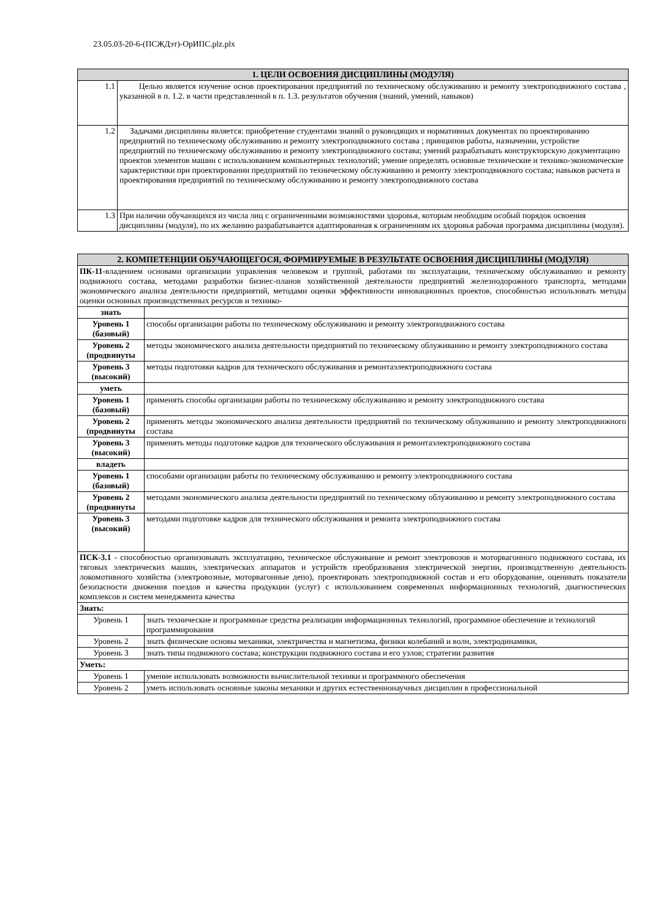23.05.03-20-6-(ПСЖДэт)-ОрИПС.plz.plx
| 1. ЦЕЛИ ОСВОЕНИЯ ДИСЦИПЛИНЫ (МОДУЛЯ) | |
| --- | --- |
| 1.1 | Целью является изучение основ проектирования предприятий по техническому обслуживанию и ремонту электроподвижного состава , указанной в п. 1.2. в части представленной в п. 1.3. результатов обучения (знаний, умений, навыков) |
| 1.2 | Задачами дисциплины является: приобретение студентами знаний о руководящих и нормативных документах по проектированию предприятий по техническому обслуживанию и ремонту электроподвижного состава ; принципов работы, назначении, устройстве предприятий по техническому обслуживанию и ремонту электроподвижного состава; умений разрабатывать конструкторскую документацию проектов элементов машин с использованием компьютерных технологий; умение определять основные технические и технико-экономические характеристики при проектировании предприятий по техническому обслуживанию и ремонту электроподвижного состава; навыков расчета и проектирования предприятий по техническому обслуживанию и ремонту электроподвижного состава |
| 1.3 | При наличии обучающихся из числа лиц с ограниченными возможностями здоровья, которым необходим особый порядок освоения дисциплины (модуля), по их желанию разрабатывается адаптированная к ограничениям их здоровья рабочая программа дисциплины (модуля). |
| 2. КОМПЕТЕНЦИИ ОБУЧАЮЩЕГОСЯ, ФОРМИРУЕМЫЕ В РЕЗУЛЬТАТЕ ОСВОЕНИЯ ДИСЦИПЛИНЫ (МОДУЛЯ) | |
| --- | --- |
| ПК-11- владением основами организации управления человеком и группой, работами по эксплуатации, техническому обслуживанию и ремонту подвижного состава, методами разработки бизнес-планов хозяйственной деятельности предприятий железнодорожного транспорта, методами экономического анализа деятельности предприятий, методами оценки эффективности инновационных проектов, способностью использовать методы оценки основных производственных ресурсов и технико- | |
| знать | |
| Уровень 1 (базовый) | способы организации работы по техническому обслуживанию и ремонту электроподвижного состава |
| Уровень 2 (продвинуты | методы экономического анализа деятельности предприятий по техническому облуживанию и ремонту электроподвижного состава |
| Уровень 3 (высокий) | методы подготовки кадров для технического обслуживания и ремонтаэлектроподвижного состава |
| уметь | |
| Уровень 1 (базовый) | применять способы организации работы по техническому обслуживанию и ремонту электроподвижного состава |
| Уровень 2 (продвинуты | применять методы экономического анализа деятельности предприятий по техническому облуживанию и ремонту электроподвижного состава |
| Уровень 3 (высокий) | применять методы подготовке кадров для технического обслуживания и ремонтаэлектроподвижного состава |
| владеть | |
| Уровень 1 (базовый) | способами организации работы по техническому обслуживанию и ремонту электроподвижного состава |
| Уровень 2 (продвинуты | методами экономического анализа деятельности предприятий по техническому облуживанию и ремонту электроподвижного состава |
| Уровень 3 (высокий) | методами подготовке кадров для технического обслуживания и ремонта электроподвижного состава |
| ПСК-3.1 - способностью организовывать эксплуатацию, техническое обслуживание и ремонт электровозов и моторвагонного подвижного состава, их тяговых электрических машин, электрических аппаратов и устройств преобразования электрической энергии, производственную деятельность локомотивного хозяйства (электровозные, моторвагонные депо), проектировать электроподвижной состав и его оборудование, оценивать показатели безопасности движения поездов и качества продукции (услуг) с использованием современных информационных технологий, диагностических комплексов и систем менеджмента качества | |
| Знать: | |
| Уровень 1 | знать технические и программные средства реализации информационных технологий, программное обеспечение и технологий программирования |
| Уровень 2 | знать физические основы механики, электричества и магнетизма, физики колебаний и волн, электродинамики, |
| Уровень 3 | знать типы подвижного состава; конструкции подвижного состава и его узлов; стратегии развития |
| Уметь: | |
| Уровень 1 | умение использовать возможности вычислительной техники и программного обеспечения |
| Уровень 2 | уметь использовать основные законы механики и других естественнонаучных дисциплин в профессиональной |